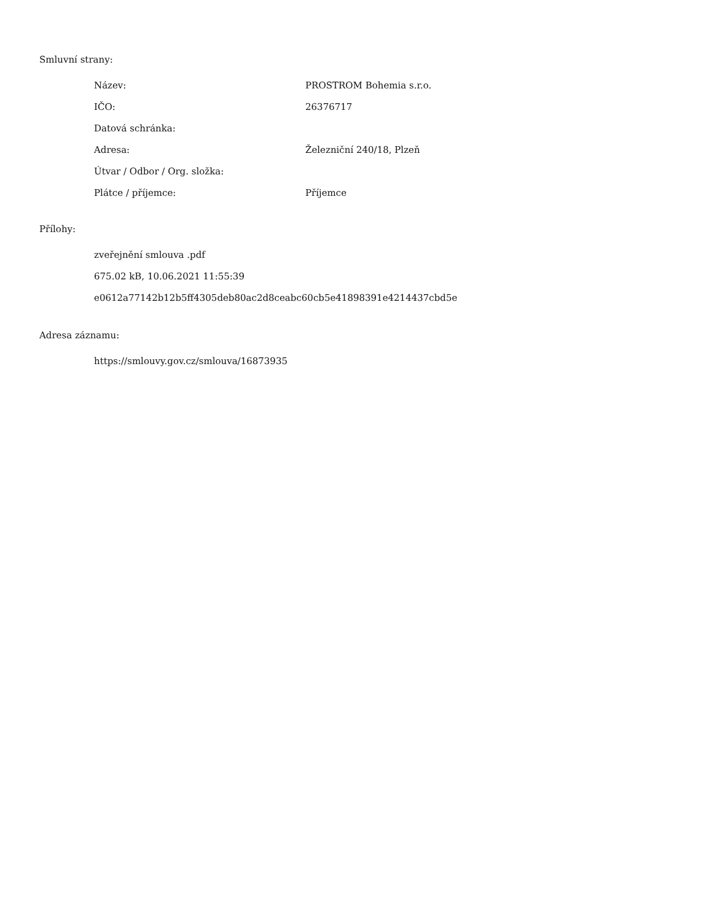Smluvní strany:
| Název: | PROSTROM Bohemia s.r.o. |
| IČO: | 26376717 |
| Datová schránka: | |
| Adresa: | Železniční 240/18, Plzeň |
| Útvar / Odbor / Org. složka: | |
| Plátce / příjemce: | Příjemce |
Přílohy:
zveřejnění smlouva .pdf
675.02 kB, 10.06.2021 11:55:39
e0612a77142b12b5ff4305deb80ac2d8ceabc60cb5e41898391e4214437cbd5e
Adresa záznamu:
https://smlouvy.gov.cz/smlouva/16873935